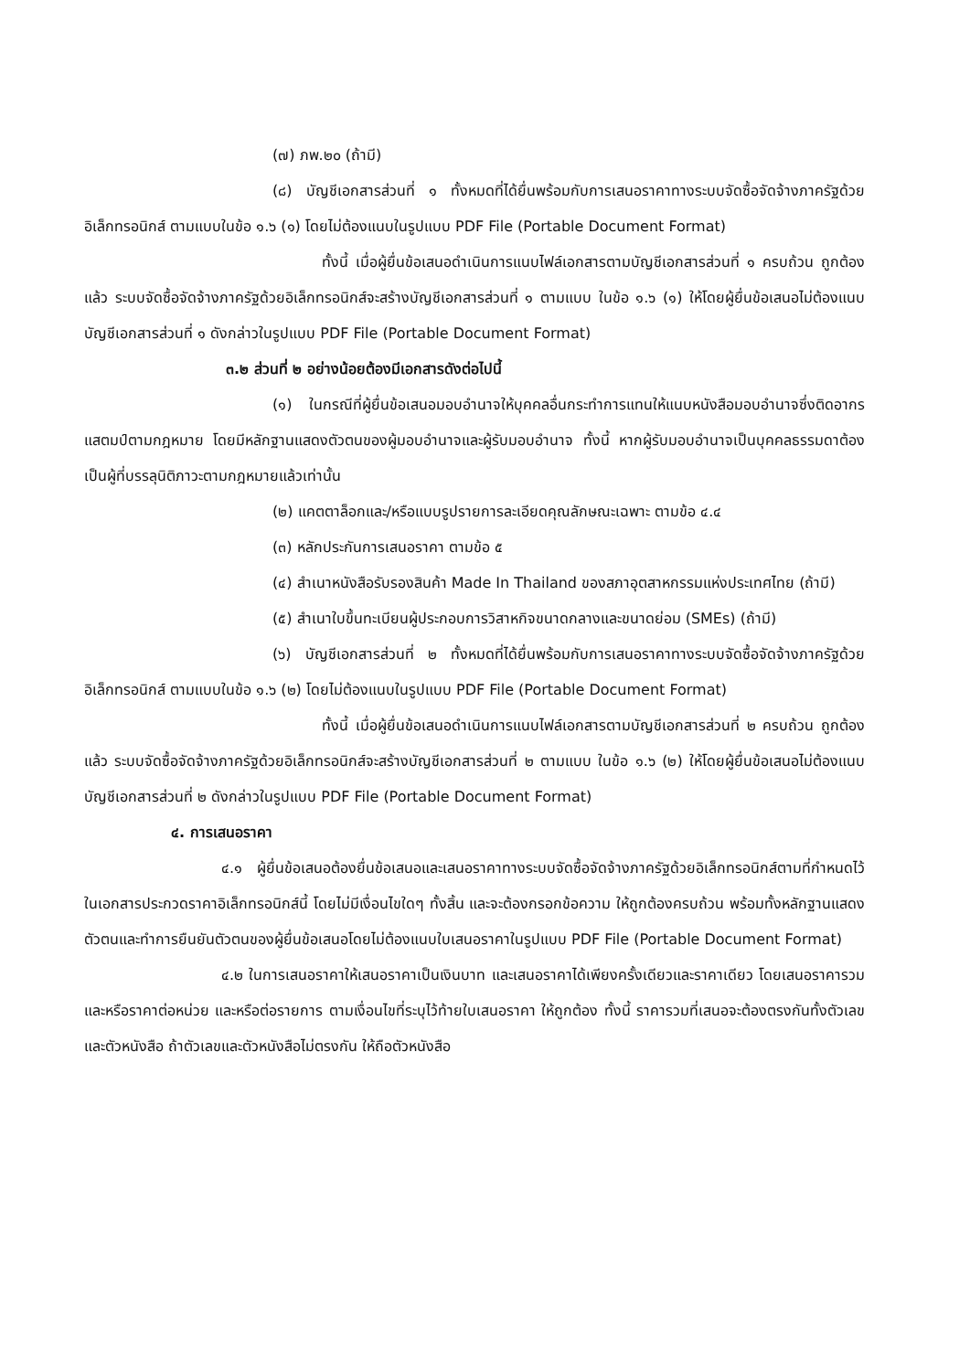(๗) ภพ.๒๐ (ถ้ามี)
(๘) บัญชีเอกสารส่วนที่ ๑ ทั้งหมดที่ได้ยื่นพร้อมกับการเสนอราคาทางระบบจัดซื้อจัดจ้างภาครัฐด้วยอิเล็กทรอนิกส์ ตามแบบในข้อ ๑.๖ (๑) โดยไม่ต้องแนบในรูปแบบ PDF File (Portable Document Format)
ทั้งนี้ เมื่อผู้ยื่นข้อเสนอดำเนินการแนบไฟล์เอกสารตามบัญชีเอกสารส่วนที่ ๑ ครบถ้วน ถูกต้องแล้ว ระบบจัดซื้อจัดจ้างภาครัฐด้วยอิเล็กทรอนิกส์จะสร้างบัญชีเอกสารส่วนที่ ๑ ตามแบบ ในข้อ ๑.๖ (๑) ให้โดยผู้ยื่นข้อเสนอไม่ต้องแนบบัญชีเอกสารส่วนที่ ๑ ดังกล่าวในรูปแบบ PDF File (Portable Document Format)
๓.๒ ส่วนที่ ๒ อย่างน้อยต้องมีเอกสารดังต่อไปนี้
(๑) ในกรณีที่ผู้ยื่นข้อเสนอมอบอำนาจให้บุคคลอื่นกระทำการแทนให้แนบหนังสือมอบอำนาจซึ่งติดอากรแสตมป์ตามกฎหมาย โดยมีหลักฐานแสดงตัวตนของผู้มอบอำนาจและผู้รับมอบอำนาจ ทั้งนี้ หากผู้รับมอบอำนาจเป็นบุคคลธรรมดาต้องเป็นผู้ที่บรรลุนิติภาวะตามกฎหมายแล้วเท่านั้น
(๒) แคตตาล็อกและ/หรือแบบรูปรายการละเอียดคุณลักษณะเฉพาะ ตามข้อ ๔.๔
(๓) หลักประกันการเสนอราคา ตามข้อ ๕
(๔) สำเนาหนังสือรับรองสินค้า Made In Thailand ของสภาอุตสาหกรรมแห่งประเทศไทย (ถ้ามี)
(๕) สำเนาใบขึ้นทะเบียนผู้ประกอบการวิสาหกิจขนาดกลางและขนาดย่อม (SMEs) (ถ้ามี)
(๖) บัญชีเอกสารส่วนที่ ๒ ทั้งหมดที่ได้ยื่นพร้อมกับการเสนอราคาทางระบบจัดซื้อจัดจ้างภาครัฐด้วยอิเล็กทรอนิกส์ ตามแบบในข้อ ๑.๖ (๒) โดยไม่ต้องแนบในรูปแบบ PDF File (Portable Document Format)
ทั้งนี้ เมื่อผู้ยื่นข้อเสนอดำเนินการแนบไฟล์เอกสารตามบัญชีเอกสารส่วนที่ ๒ ครบถ้วน ถูกต้องแล้ว ระบบจัดซื้อจัดจ้างภาครัฐด้วยอิเล็กทรอนิกส์จะสร้างบัญชีเอกสารส่วนที่ ๒ ตามแบบ ในข้อ ๑.๖ (๒) ให้โดยผู้ยื่นข้อเสนอไม่ต้องแนบบัญชีเอกสารส่วนที่ ๒ ดังกล่าวในรูปแบบ PDF File (Portable Document Format)
๔. การเสนอราคา
๔.๑ ผู้ยื่นข้อเสนอต้องยื่นข้อเสนอและเสนอราคาทางระบบจัดซื้อจัดจ้างภาครัฐด้วยอิเล็กทรอนิกส์ตามที่กำหนดไว้ในเอกสารประกวดราคาอิเล็กทรอนิกส์นี้ โดยไม่มีเงื่อนไขใดๆ ทั้งสิ้น และจะต้องกรอกข้อความ ให้ถูกต้องครบถ้วน พร้อมทั้งหลักฐานแสดงตัวตนและทำการยืนยันตัวตนของผู้ยื่นข้อเสนอโดยไม่ต้องแนบใบเสนอราคาในรูปแบบ PDF File (Portable Document Format)
๔.๒ ในการเสนอราคาให้เสนอราคาเป็นเงินบาท และเสนอราคาได้เพียงครั้งเดียวและราคาเดียว โดยเสนอราคารวม และหรือราคาต่อหน่วย และหรือต่อรายการ ตามเงื่อนไขที่ระบุไว้ท้ายใบเสนอราคา ให้ถูกต้อง ทั้งนี้ ราคารวมที่เสนอจะต้องตรงกันทั้งตัวเลขและตัวหนังสือ ถ้าตัวเลขและตัวหนังสือไม่ตรงกัน ให้ถือตัวหนังสือ